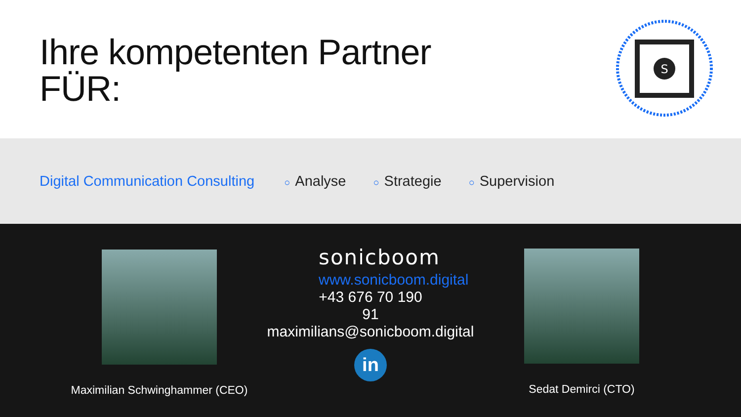Ihre kompetenten Partner
FÜR:
S
Digital Communication Consulting ○ Analyse ○ Strategie ○ Supervision
Maximilian Schwinghammer (CEO)
sonicboom
www.sonicboom.digital
+43 676 70 190 91
maximilians@sonicboom.digital
in
Sedat Demirci (CTO)